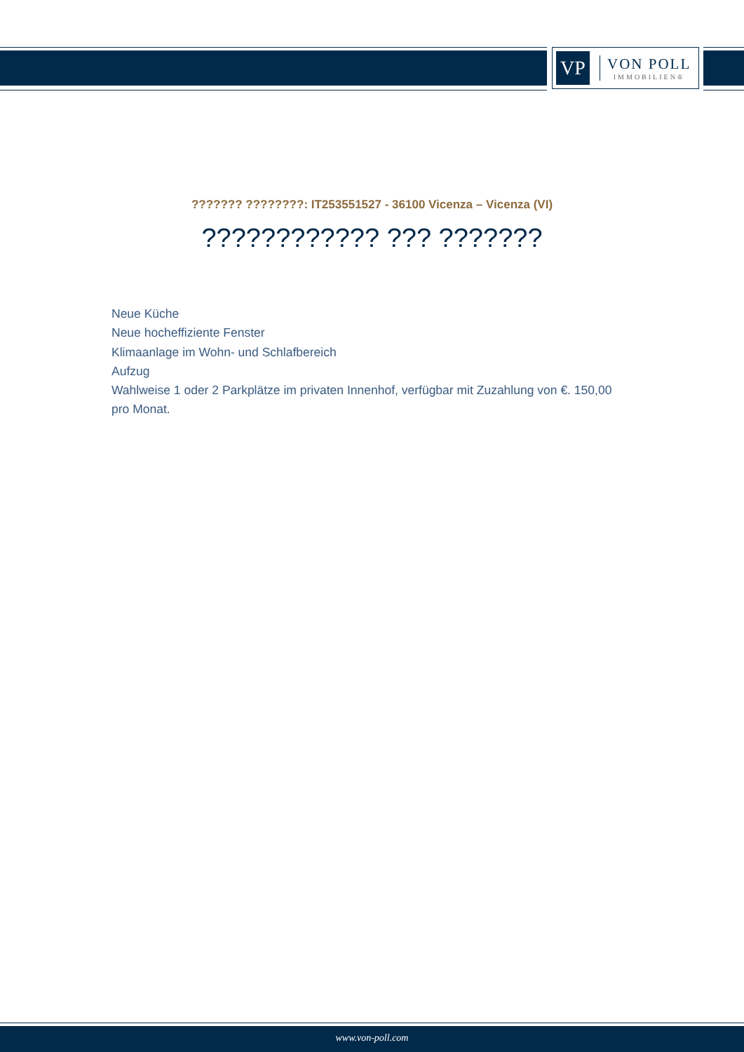VP
VON POLL
IMMOBILIEN®
??????? ????????: IT253551527 - 36100 Vicenza – Vicenza (VI)
???????????? ??? ???????
Neue Küche
Neue hocheffiziente Fenster
Klimaanlage im Wohn- und Schlafbereich
Aufzug
Wahlweise 1 oder 2 Parkplätze im privaten Innenhof, verfügbar mit Zuzahlung von €. 150,00 pro Monat.
www.von-poll.com